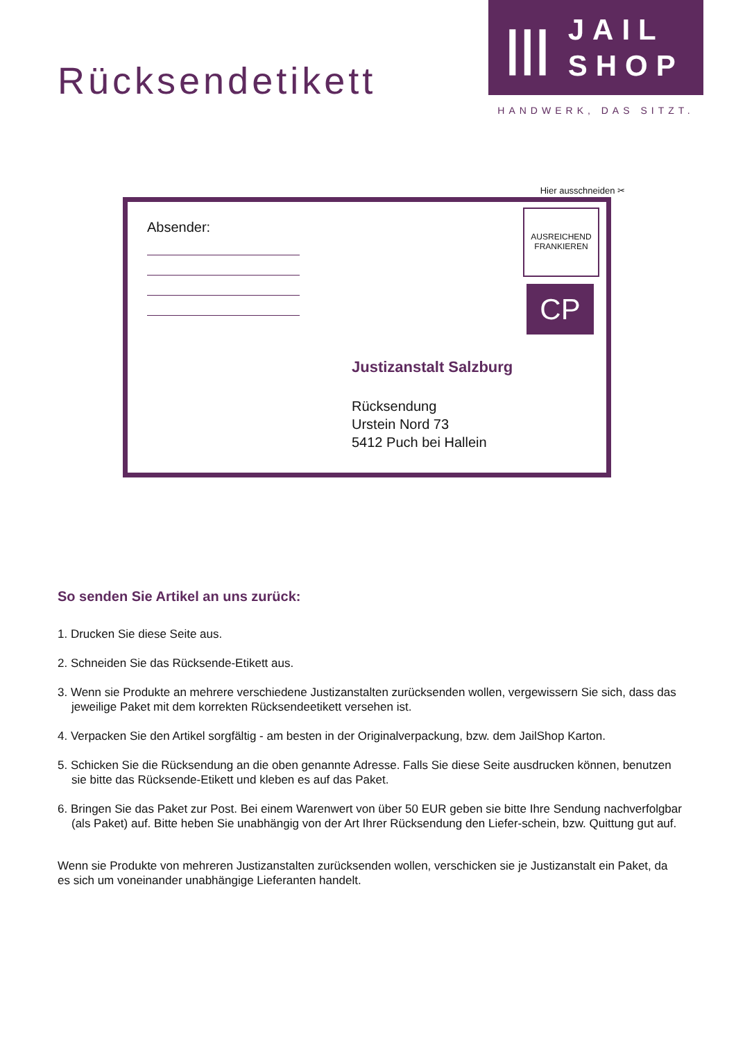Rücksendetikett
|||
JAIL
SHOP
HANDWERK, DAS SITZT.
Hier ausschneiden ✂
Absender:
AUSREICHEND FRANKIEREN
CP
Justizanstalt Salzburg
Rücksendung
Urstein Nord 73
5412 Puch bei Hallein
So senden Sie Artikel an uns zurück:
1. Drucken Sie diese Seite aus.
2. Schneiden Sie das Rücksende-Etikett aus.
3. Wenn sie Produkte an mehrere verschiedene Justizanstalten zurücksenden wollen, vergewissern Sie sich, dass das jeweilige Paket mit dem korrekten Rücksendeetikett versehen ist.
4. Verpacken Sie den Artikel sorgfältig - am besten in der Originalverpackung, bzw. dem JailShop Karton.
5. Schicken Sie die Rücksendung an die oben genannte Adresse. Falls Sie diese Seite ausdrucken können, benutzen sie bitte das Rücksende-Etikett und kleben es auf das Paket.
6. Bringen Sie das Paket zur Post. Bei einem Warenwert von über 50 EUR geben sie bitte Ihre Sendung nachverfolgbar (als Paket) auf. Bitte heben Sie unabhängig von der Art Ihrer Rücksendung den Liefer-schein, bzw. Quittung gut auf.
Wenn sie Produkte von mehreren Justizanstalten zurücksenden wollen, verschicken sie je Justizanstalt ein Paket, da es sich um voneinander unabhängige Lieferanten handelt.